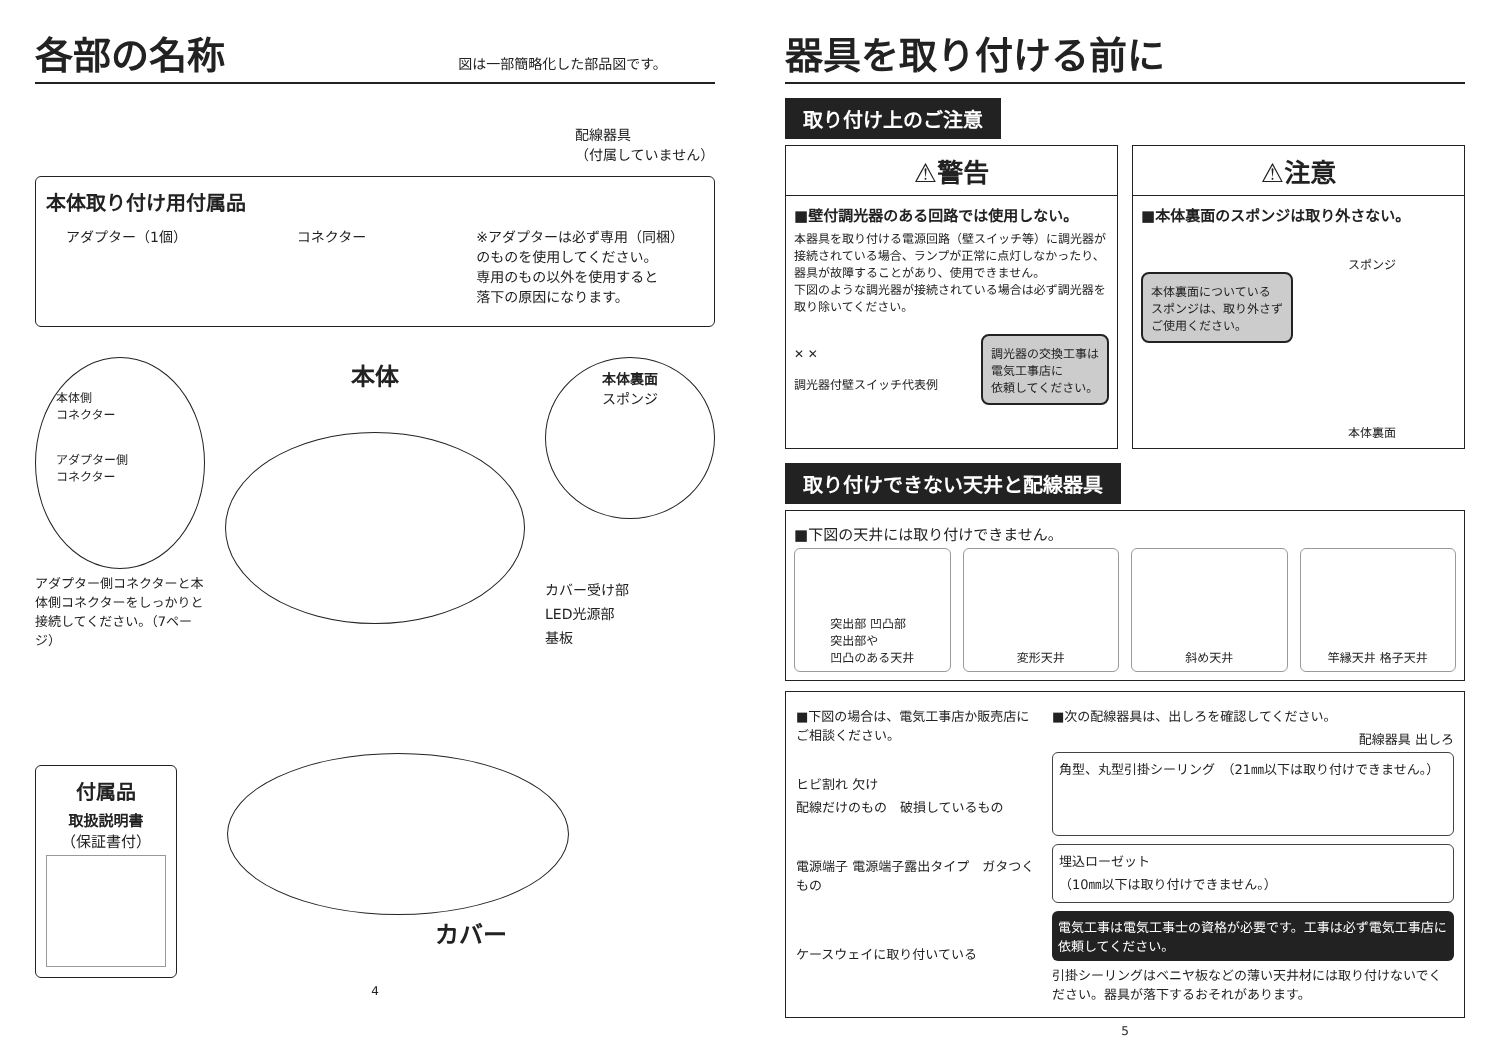各部の名称 図は一部簡略化した部品図です。
配線器具
（付属していません）
本体取り付け用付属品
アダプター（1個） コネクター ※アダプターは必ず専用（同梱）
のものを使用してください。
専用のもの以外を使用すると
落下の原因になります。
本体側
コネクター
アダプター側
コネクター
アダプター側コネクターと本体側コネクターをしっかりと接続してください。（7ページ）
本体
本体裏面
スポンジ
カバー受け部
LED光源部
基板
付属品
取扱説明書
（保証書付）
カバー
4
器具を取り付ける前に
取り付け上のご注意
⚠警告
■壁付調光器のある回路では使用しない。
本器具を取り付ける電源回路（壁スイッチ等）に調光器が接続されている場合、ランプが正常に点灯しなかったり、器具が故障することがあり、使用できません。
下図のような調光器が接続されている場合は必ず調光器を取り除いてください。
✕ ✕
調光器付壁スイッチ代表例 調光器の交換工事は
電気工事店に
依頼してください。
⚠注意
■本体裏面のスポンジは取り外さない。
スポンジ
本体裏面についている
スポンジは、取り外さず
ご使用ください。
本体裏面
取り付けできない天井と配線器具
■下図の天井には取り付けできません。
突出部 凹凸部
突出部や
凹凸のある天井
変形天井 斜め天井 竿縁天井 格子天井
■下図の場合は、電気工事店か販売店にご相談ください。
ヒビ割れ 欠け
配線だけのもの　破損しているもの
電源端子 電源端子露出タイプ　ガタつくもの
ケースウェイに取り付いている
■次の配線器具は、出しろを確認してください。
配線器具 出しろ
角型、丸型引掛シーリング　（21㎜以下は取り付けできません。）
埋込ローゼット
（10㎜以下は取り付けできません。）
電気工事は電気工事士の資格が必要です。工事は必ず電気工事店に依頼してください。
引掛シーリングはベニヤ板などの薄い天井材には取り付けないでください。器具が落下するおそれがあります。
5